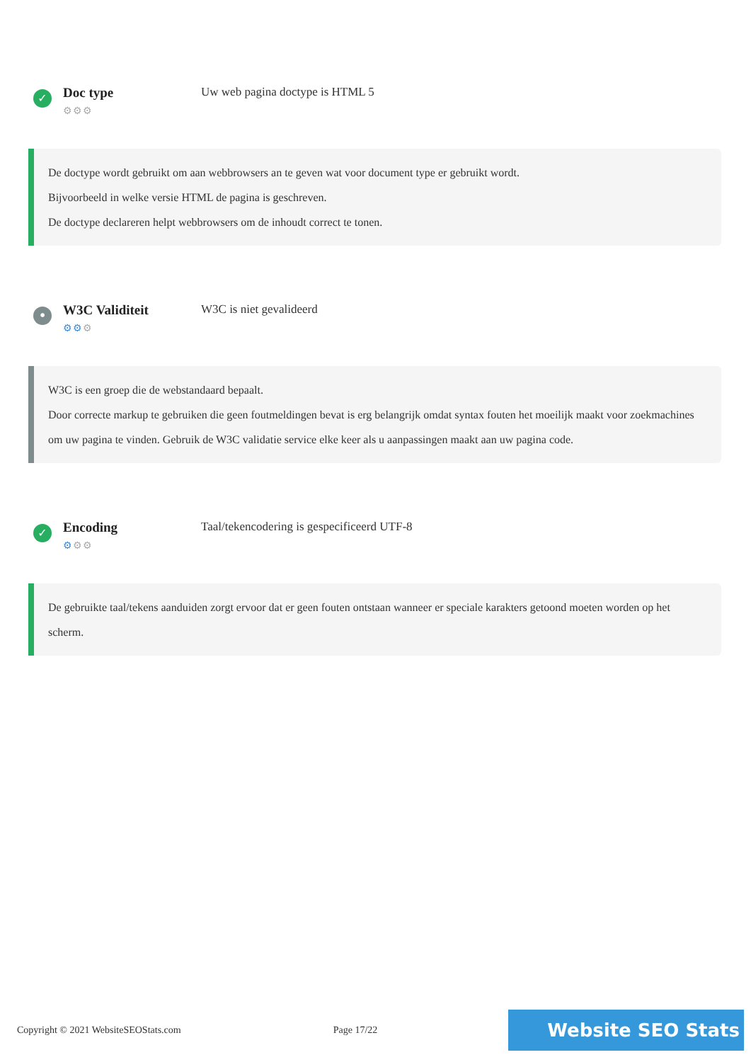✓
Doc type
⚙⚙⚙
Uw web pagina doctype is HTML 5
De doctype wordt gebruikt om aan webbrowsers an te geven wat voor document type er gebruikt wordt.
Bijvoorbeeld in welke versie HTML de pagina is geschreven.
De doctype declareren helpt webbrowsers om de inhoudt correct te tonen.
•
W3C Validiteit
⚙⚙⚙
W3C is niet gevalideerd
W3C is een groep die de webstandaard bepaalt.
Door correcte markup te gebruiken die geen foutmeldingen bevat is erg belangrijk omdat syntax fouten het moeilijk maakt voor zoekmachines om uw pagina te vinden. Gebruik de W3C validatie service elke keer als u aanpassingen maakt aan uw pagina code.
✓
Encoding
⚙⚙⚙
Taal/tekencodering is gespecificeerd UTF-8
De gebruikte taal/tekens aanduiden zorgt ervoor dat er geen fouten ontstaan wanneer er speciale karakters getoond moeten worden op het scherm.
Copyright © 2021 WebsiteSEOStats.com Page 17/22 Website SEO Stats